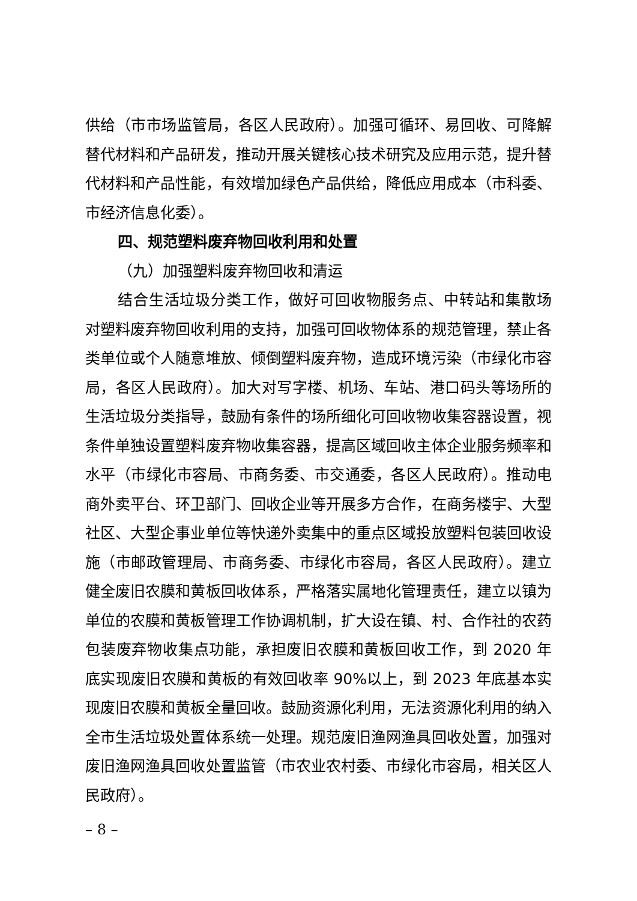供给（市市场监管局，各区人民政府）。加强可循环、易回收、可降解替代材料和产品研发，推动开展关键核心技术研究及应用示范，提升替代材料和产品性能，有效增加绿色产品供给，降低应用成本（市科委、市经济信息化委）。
四、规范塑料废弃物回收利用和处置
（九）加强塑料废弃物回收和清运
结合生活垃圾分类工作，做好可回收物服务点、中转站和集散场对塑料废弃物回收利用的支持，加强可回收物体系的规范管理，禁止各类单位或个人随意堆放、倾倒塑料废弃物，造成环境污染（市绿化市容局，各区人民政府）。加大对写字楼、机场、车站、港口码头等场所的生活垃圾分类指导，鼓励有条件的场所细化可回收物收集容器设置，视条件单独设置塑料废弃物收集容器，提高区域回收主体企业服务频率和水平（市绿化市容局、市商务委、市交通委，各区人民政府）。推动电商外卖平台、环卫部门、回收企业等开展多方合作，在商务楼宇、大型社区、大型企事业单位等快递外卖集中的重点区域投放塑料包装回收设施（市邮政管理局、市商务委、市绿化市容局，各区人民政府）。建立健全废旧农膜和黄板回收体系，严格落实属地化管理责任，建立以镇为单位的农膜和黄板管理工作协调机制，扩大设在镇、村、合作社的农药包装废弃物收集点功能，承担废旧农膜和黄板回收工作，到 2020 年底实现废旧农膜和黄板的有效回收率 90%以上，到 2023 年底基本实现废旧农膜和黄板全量回收。鼓励资源化利用，无法资源化利用的纳入全市生活垃圾处置体系统一处理。规范废旧渔网渔具回收处置，加强对废旧渔网渔具回收处置监管（市农业农村委、市绿化市容局，相关区人民政府）。
– 8 –